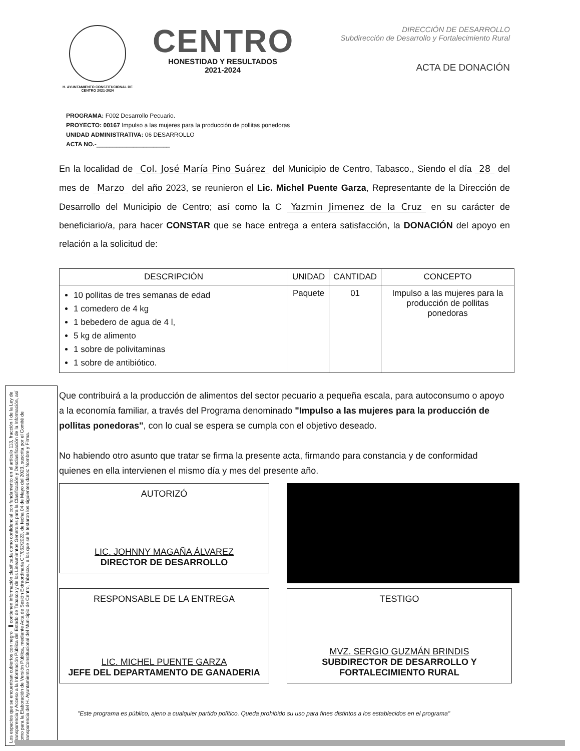H. AYUNTAMIENTO CONSTITUCIONAL DE CENTRO 2021-2024
CENTRO
HONESTIDAD Y RESULTADOS
2021-2024
DIRECCIÓN DE DESARROLLO
Subdirección de Desarrollo y Fortalecimiento Rural
ACTA DE DONACIÓN
PROGRAMA: F002 Desarrollo Pecuario.
PROYECTO: 00167 Impulso a las mujeres para la producción de pollitas ponedoras
UNIDAD ADMINISTRATIVA: 06 DESARROLLO
ACTA NO.-______________________
En la localidad de Col. José María Pino Suárez del Municipio de Centro, Tabasco., Siendo el día 28 del mes de Marzo del año 2023, se reunieron el Lic. Michel Puente Garza, Representante de la Dirección de Desarrollo del Municipio de Centro; así como la C Yazmin Jimenez de la Cruz en su carácter de beneficiario/a, para hacer CONSTAR que se hace entrega a entera satisfacción, la DONACIÓN del apoyo en relación a la solicitud de:
| DESCRIPCIÓN | UNIDAD | CANTIDAD | CONCEPTO |
| --- | --- | --- | --- |
| 10 pollitas de tres semanas de edad 1 comedero de 4 kg 1 bebedero de agua de 4 l, 5 kg de alimento 1 sobre de polivitaminas 1 sobre de antibiótico. | Paquete | 01 | Impulso a las mujeres para la producción de pollitas ponedoras |
Que contribuirá a la producción de alimentos del sector pecuario a pequeña escala, para autoconsumo o apoyo a la economía familiar, a través del Programa denominado "Impulso a las mujeres para la producción de pollitas ponedoras", con lo cual se espera se cumpla con el objetivo deseado.
No habiendo otro asunto que tratar se firma la presente acta, firmando para constancia y de conformidad quienes en ella intervienen el mismo día y mes del presente año.
AUTORIZÓ
LIC. JOHNNY MAGAÑA ÁLVAREZ
DIRECTOR DE DESARROLLO
RESPONSABLE DE LA ENTREGA
LIC. MICHEL PUENTE GARZA
JEFE DEL DEPARTAMENTO DE GANADERIA
TESTIGO
MVZ. SERGIO GUZMÁN BRINDIS
SUBDIRECTOR DE DESARROLLO Y FORTALECIMIENTO RURAL
Los espacios que se encuentran cubiertos con negro ▬ contienen información clasificada como confidencial con fundamento en el artículo 113, fracción I de la Ley de Transparencia y Acceso a la Información Pública del Estado de Tabasco y de los Lineamientos Generales para la Clasificación y Desclasificación de la Información, así como para la Elaboración de Versión Pública, mediante Acta de Sesión Extraordinaria CT/062/2023, de fecha 04 de Mayo del 2023, suscrita por el Comité de Transparencia del H. Ayuntamiento Constitucional del Municipio de Centro, Tabasco., a los que se le testaron los siguientes datos: Nombre y Firma.
"Este programa es público, ajeno a cualquier partido político. Queda prohibido su uso para fines distintos a los establecidos en el programa"